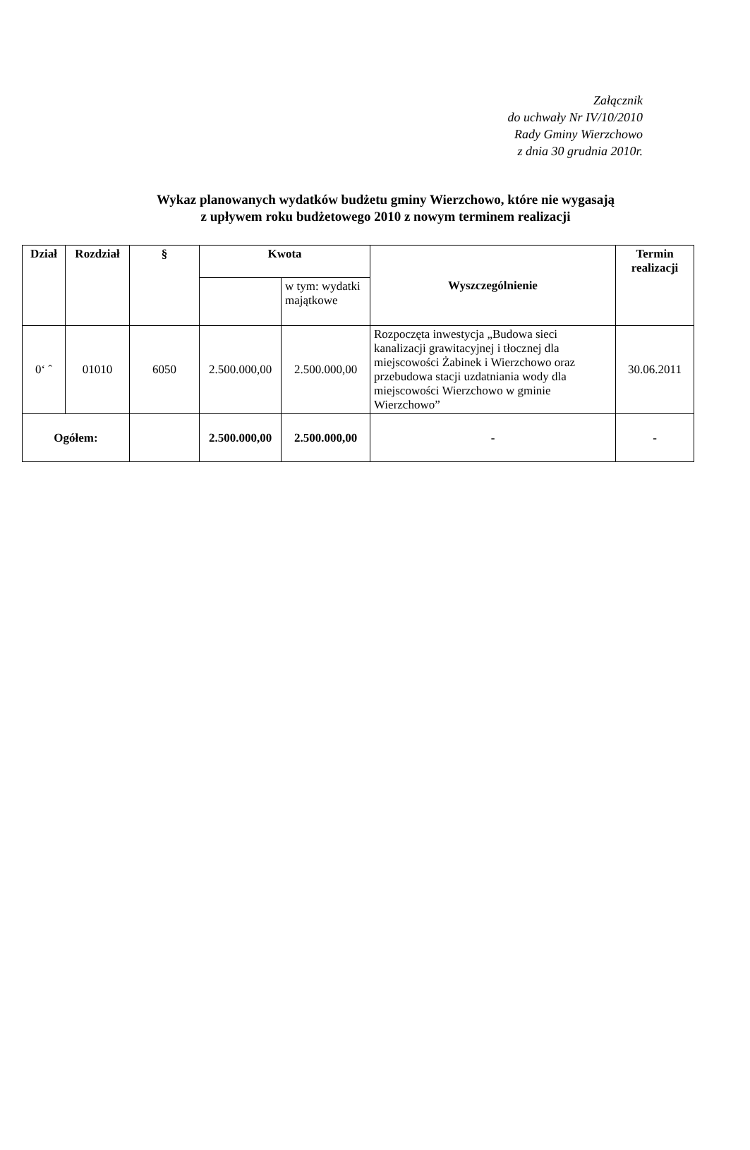Załącznik
do uchwały Nr IV/10/2010
Rady Gminy Wierzchowo
z dnia 30 grudnia 2010r.
Wykaz planowanych wydatków budżetu gminy Wierzchowo, które nie wygasają
z upływem roku budżetowego 2010 z nowym terminem realizacji
| Dział | Rozdział | § | Kwota | | Wyszczególnienie | Termin realizacji |
| --- | --- | --- | --- | --- | --- | --- |
| | | | | w tym: wydatki majątkowe | | |
| 0‘ ˆ | 01010 | 6050 | 2.500.000,00 | 2.500.000,00 | Rozpoczęta inwestycja „Budowa sieci kanalizacji grawitacyjnej i tłocznej dla miejscowości Żabinek i Wierzchowo oraz przebudowa stacji uzdatniania wody dla miejscowości Wierzchowo w gminie Wierzchowo” | 30.06.2011 |
| Ogółem: | | | 2.500.000,00 | 2.500.000,00 | - | - |